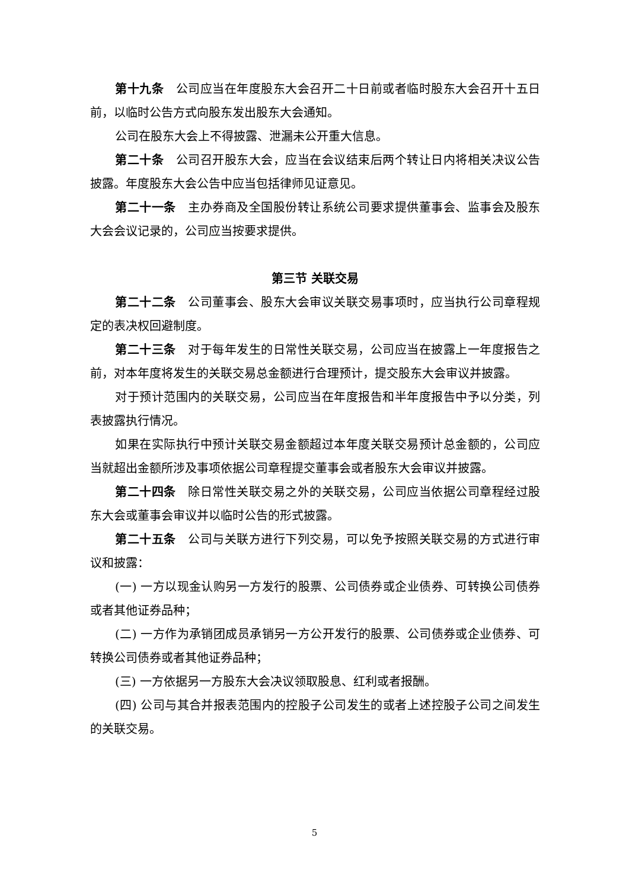第十九条　公司应当在年度股东大会召开二十日前或者临时股东大会召开十五日前，以临时公告方式向股东发出股东大会通知。
公司在股东大会上不得披露、泄漏未公开重大信息。
第二十条　公司召开股东大会，应当在会议结束后两个转让日内将相关决议公告披露。年度股东大会公告中应当包括律师见证意见。
第二十一条　主办券商及全国股份转让系统公司要求提供董事会、监事会及股东大会会议记录的，公司应当按要求提供。
第三节 关联交易
第二十二条　公司董事会、股东大会审议关联交易事项时，应当执行公司章程规定的表决权回避制度。
第二十三条　对于每年发生的日常性关联交易，公司应当在披露上一年度报告之前，对本年度将发生的关联交易总金额进行合理预计，提交股东大会审议并披露。
对于预计范围内的关联交易，公司应当在年度报告和半年度报告中予以分类，列表披露执行情况。
如果在实际执行中预计关联交易金额超过本年度关联交易预计总金额的，公司应当就超出金额所涉及事项依据公司章程提交董事会或者股东大会审议并披露。
第二十四条　除日常性关联交易之外的关联交易，公司应当依据公司章程经过股东大会或董事会审议并以临时公告的形式披露。
第二十五条　公司与关联方进行下列交易，可以免予按照关联交易的方式进行审议和披露：
(一) 一方以现金认购另一方发行的股票、公司债券或企业债券、可转换公司债券或者其他证券品种；
(二) 一方作为承销团成员承销另一方公开发行的股票、公司债券或企业债券、可转换公司债券或者其他证券品种；
(三) 一方依据另一方股东大会决议领取股息、红利或者报酬。
(四) 公司与其合并报表范围内的控股子公司发生的或者上述控股子公司之间发生的关联交易。
5